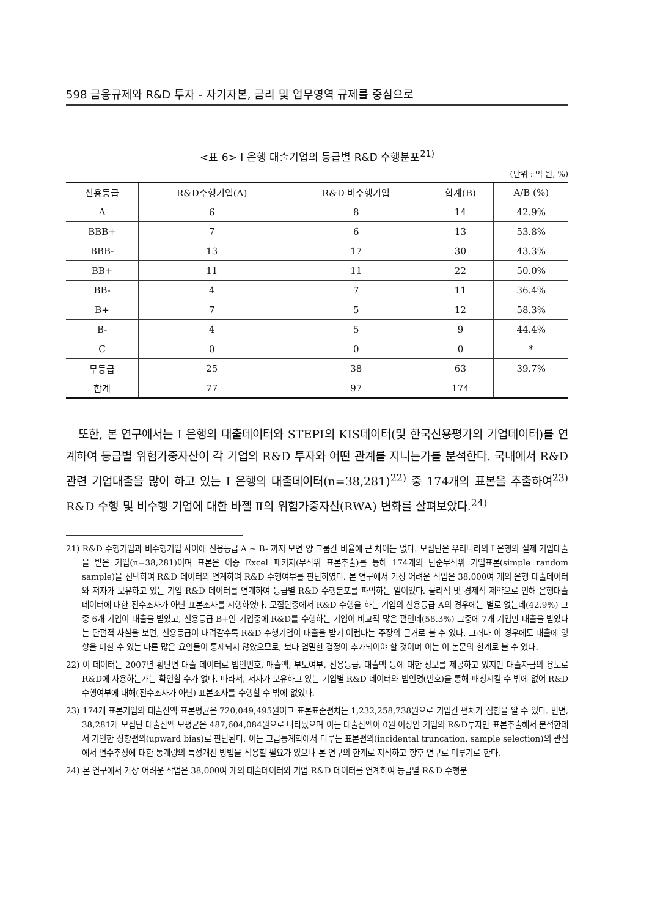598 금융규제와 R&D 투자 - 자기자본, 금리 및 업무영역 규제를 중심으로
<표 6> I 은행 대출기업의 등급별 R&D 수행분포<sup>21)</sup>
(단위 : 억 원, %)
| 신용등급 | R&D수행기업(A) | R&D 비수행기업 | 합계(B) | A/B (%) |
| --- | --- | --- | --- | --- |
| A | 6 | 8 | 14 | 42.9% |
| BBB+ | 7 | 6 | 13 | 53.8% |
| BBB- | 13 | 17 | 30 | 43.3% |
| BB+ | 11 | 11 | 22 | 50.0% |
| BB- | 4 | 7 | 11 | 36.4% |
| B+ | 7 | 5 | 12 | 58.3% |
| B- | 4 | 5 | 9 | 44.4% |
| C | 0 | 0 | 0 | * |
| 무등급 | 25 | 38 | 63 | 39.7% |
| 합계 | 77 | 97 | 174 | |
또한, 본 연구에서는 I 은행의 대출데이터와 STEPI의 KIS데이터(및 한국신용평가의 기업데이터)를 연계하여 등급별 위험가중자산이 각 기업의 R&D 투자와 어떤 관계를 지니는가를 분석한다. 국내에서 R&D 관련 기업대출을 많이 하고 있는 I 은행의 대출데이터(n=38,281)<sup>22)</sup> 중 174개의 표본을 추출하여<sup>23)</sup> R&D 수행 및 비수행 기업에 대한 바젤 Ⅱ의 위험가중자산(RWA) 변화를 살펴보았다.<sup>24)</sup>
21) R&D 수행기업과 비수행기업 사이에 신용등급 A ~ B- 까지 보면 양 그룹간 비율에 큰 차이는 없다. 모집단은 우리나라의 I 은행의 실제 기업대출을 받은 기업(n=38,281)이며 표본은 이중 Excel 패키지(무작위 표본추출)를 통해 174개의 단순무작위 기업표본(simple random sample)을 선택하여 R&D 데이터와 연계하여 R&D 수행여부를 판단하였다. 본 연구에서 가장 어려운 작업은 38,000여 개의 은행 대출데이터와 저자가 보유하고 있는 기업 R&D 데이터를 연계하여 등급별 R&D 수행분포를 파악하는 일이었다. 물리적 및 경제적 제약으로 인해 은행대출 데이터에 대한 전수조사가 아닌 표본조사를 시행하였다. 모집단중에서 R&D 수행을 하는 기업의 신용등급 A의 경우에는 별로 없는데(42.9%) 그중 6개 기업이 대출을 받았고, 신용등급 B+인 기업중에 R&D를 수행하는 기업이 비교적 많은 편인데(58.3%) 그중에 7개 기업만 대출을 받았다는 단편적 사실을 보면, 신용등급이 내려갈수록 R&D 수행기업이 대출을 받기 어렵다는 주장의 근거로 볼 수 있다. 그러나 이 경우에도 대출에 영향을 미칠 수 있는 다른 많은 요인들이 통제되지 않았으므로, 보다 엄밀한 검정이 추가되어야 할 것이며 이는 이 논문의 한계로 볼 수 있다.
22) 이 데이터는 2007년 횡단면 대출 데이터로 법인번호, 매출액, 부도여부, 신용등급, 대출액 등에 대한 정보를 제공하고 있지만 대출자금의 용도로 R&D에 사용하는가는 확인할 수가 없다. 따라서, 저자가 보유하고 있는 기업별 R&D 데이터와 법인명(번호)을 통해 매칭시킬 수 밖에 없어 R&D 수행여부에 대해(전수조사가 아닌) 표본조사를 수행할 수 밖에 없었다.
23) 174개 표본기업의 대출잔액 표본평균은 720,049,495원이고 표본표준편차는 1,232,258,738원으로 기업간 편차가 심함을 알 수 있다. 반면, 38,281개 모집단 대출잔액 모평균은 487,604,084원으로 나타났으며 이는 대출잔액이 0원 이상인 기업의 R&D투자만 표본추출해서 분석한데서 기인한 상향편의(upward bias)로 판단된다. 이는 고급통계학에서 다루는 표본편의(incidental truncation, sample selection)의 관점에서 변수추정에 대한 통계량의 특성개선 방법을 적용할 필요가 있으나 본 연구의 한계로 지적하고 향후 연구로 미루기로 한다.
24) 본 연구에서 가장 어려운 작업은 38,000여 개의 대출데이터와 기업 R&D 데이터를 연계하여 등급별 R&D 수행분